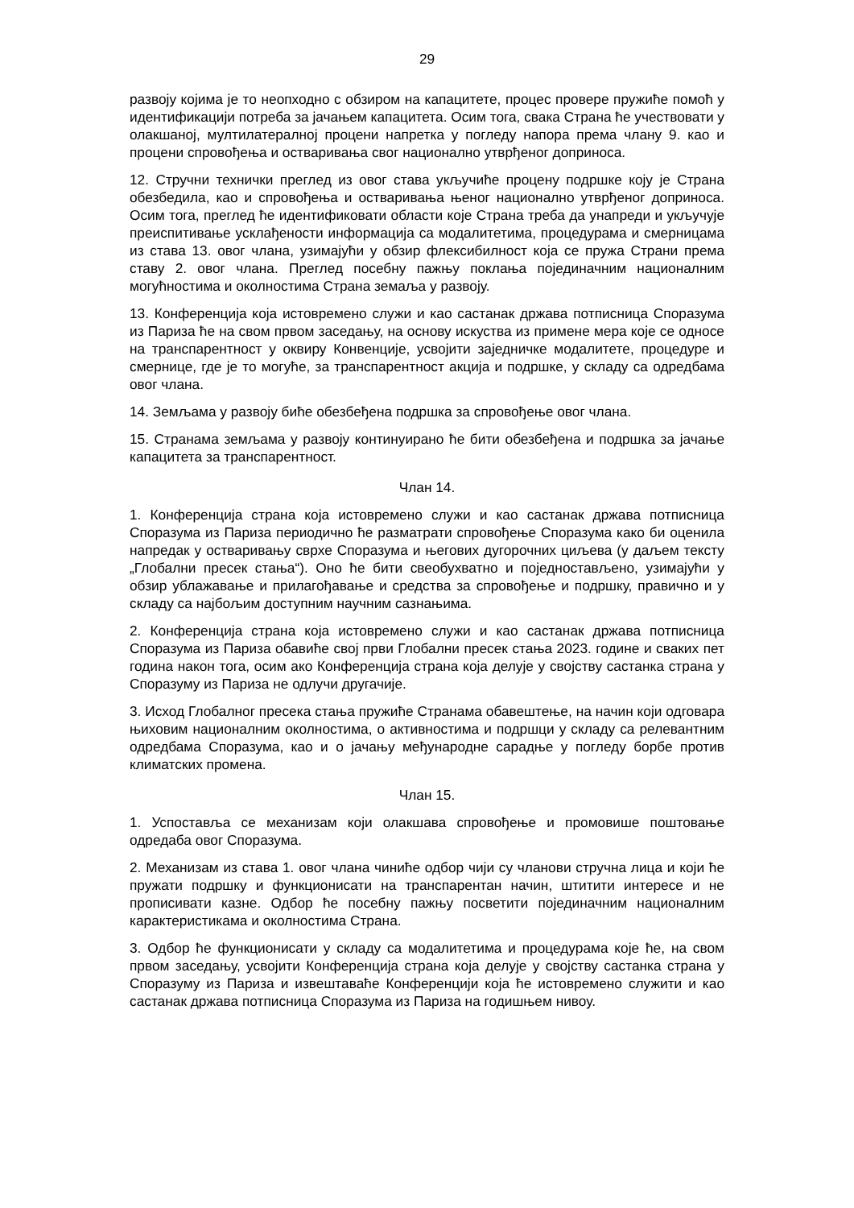29
развоју којима је то неопходно с обзиром на капацитете, процес провере пружиће помоћ у идентификацији потреба за јачањем капацитета. Осим тога, свака Страна ће учествовати у олакшаној, мултилатералној процени напретка у погледу напора према члану 9. као и процени спровођења и остваривања свог национално утврђеног доприноса.
12. Стручни технички преглед из овог става укључиће процену подршке коју је Страна обезбедила, као и спровођења и остваривања њеног национално утврђеног доприноса. Осим тога, преглед ће идентификовати области које Страна треба да унапреди и укључује преиспитивање усклађености информација са модалитетима, процедурама и смерницама из става 13. овог члана, узимајући у обзир флексибилност која се пружа Страни према ставу 2. овог члана. Преглед посебну пажњу поклања појединачним националним могућностима и околностима Страна земаља у развоју.
13. Конференција која истовремено служи и као састанак држава потписница Споразума из Париза ће на свом првом заседању, на основу искуства из примене мера које се односе на транспарентност у оквиру Конвенције, усвојити заједничке модалитете, процедуре и смернице, где је то могуће, за транспарентност акција и подршке, у складу са одредбама овог члана.
14. Земљама у развоју биће обезбеђена подршка за спровођење овог члана.
15. Странама земљама у развоју континуирано ће бити обезбеђена и подршка за јачање капацитета за транспарентност.
Члан 14.
1. Конференција страна која истовремено служи и као састанак држава потписница Споразума из Париза периодично ће разматрати спровођење Споразума како би оценила напредак у остваривању сврхе Споразума и његових дугорочних циљева (у даљем тексту „Глобални пресек стања“). Оно ће бити свеобухватно и поједностављено, узимајући у обзир ублажавање и прилагођавање и средства за спровођење и подршку, правично и у складу са најбољим доступним научним сазнањима.
2. Конференција страна која истовремено служи и као састанак држава потписница Споразума из Париза обавиће свој први Глобални пресек стања 2023. године и сваких пет година након тога, осим ако Конференција страна која делује у својству састанка страна у Споразуму из Париза не одлучи другачије.
3. Исход Глобалног пресека стања пружиће Странама обавештење, на начин који одговара њиховим националним околностима, о активностима и подршци у складу са релевантним одредбама Споразума, као и о јачању међународне сарадње у погледу борбе против климатских промена.
Члан 15.
1. Успоставља се механизам који олакшава спровођење и промовише поштовање одредаба овог Споразума.
2. Механизам из става 1. овог члана чиниће одбор чији су чланови стручна лица и који ће пружати подршку и функционисати на транспарентан начин, штитити интересе и не прописивати казне. Одбор ће посебну пажњу посветити појединачним националним карактеристикама и околностима Страна.
3. Одбор ће функционисати у складу са модалитетима и процедурама које ће, на свом првом заседању, усвојити Конференција страна која делује у својству састанка страна у Споразуму из Париза и извештаваће Конференцији која ће истовремено служити и као састанак држава потписница Споразума из Париза на годишњем нивоу.